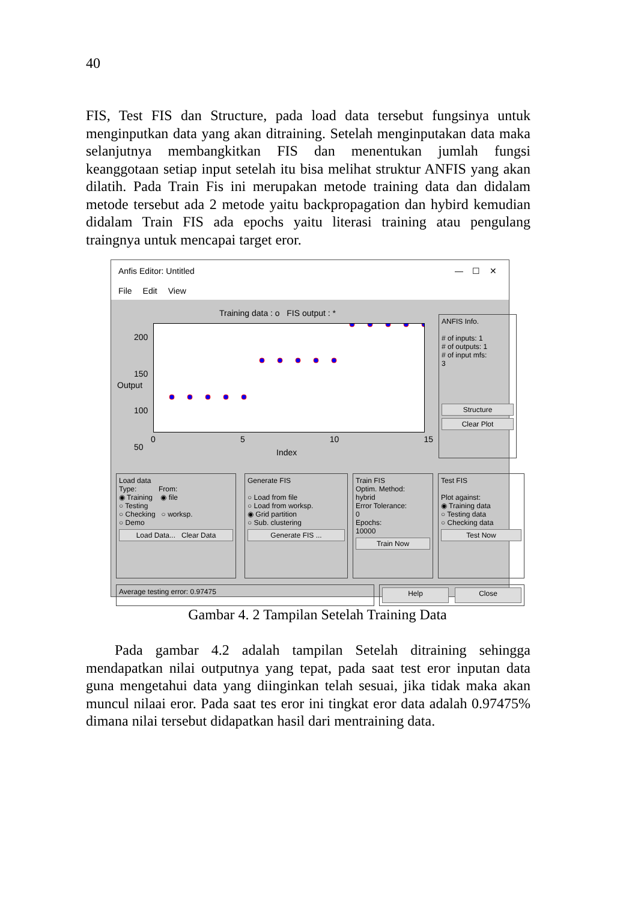40
FIS, Test FIS dan Structure, pada load data tersebut fungsinya untuk menginputkan data yang akan ditraining. Setelah menginputakan data maka selanjutnya membangkitkan FIS dan menentukan jumlah fungsi keanggotaan setiap input setelah itu bisa melihat struktur ANFIS yang akan dilatih. Pada Train Fis ini merupakan metode training data dan didalam metode tersebut ada 2 metode yaitu backpropagation dan hybird kemudian didalam Train FIS ada epochs yaitu literasi training atau pengulang traingnya untuk mencapai target eror.
Anfis Editor: Untitled — ☐ ✕
File Edit View
Training data : o FIS output : *
Output
200
150
100
50
0 5 10 15
Index
ANFIS Info.
# of inputs: 1
# of outputs: 1
# of input mfs:
3
Structure
Clear Plot
Load data
Type: From:
◉ Training ◉ file
○ Testing
○ Checking ○ worksp.
○ Demo
Load Data... Clear Data
Generate FIS
○ Load from file
○ Load from worksp.
◉ Grid partition
○ Sub. clustering
Generate FIS ...
Train FIS
Optim. Method:
hybrid
Error Tolerance:
0
Epochs:
10000
Train Now
Test FIS
Plot against:
◉ Training data
○ Testing data
○ Checking data
Test Now
Average testing error: 0.97475
Help Close
Gambar 4. 2 Tampilan Setelah Training Data
Pada gambar 4.2 adalah tampilan Setelah ditraining sehingga mendapatkan nilai outputnya yang tepat, pada saat test eror inputan data guna mengetahui data yang diinginkan telah sesuai, jika tidak maka akan muncul nilaai eror. Pada saat tes eror ini tingkat eror data adalah 0.97475% dimana nilai tersebut didapatkan hasil dari mentraining data.